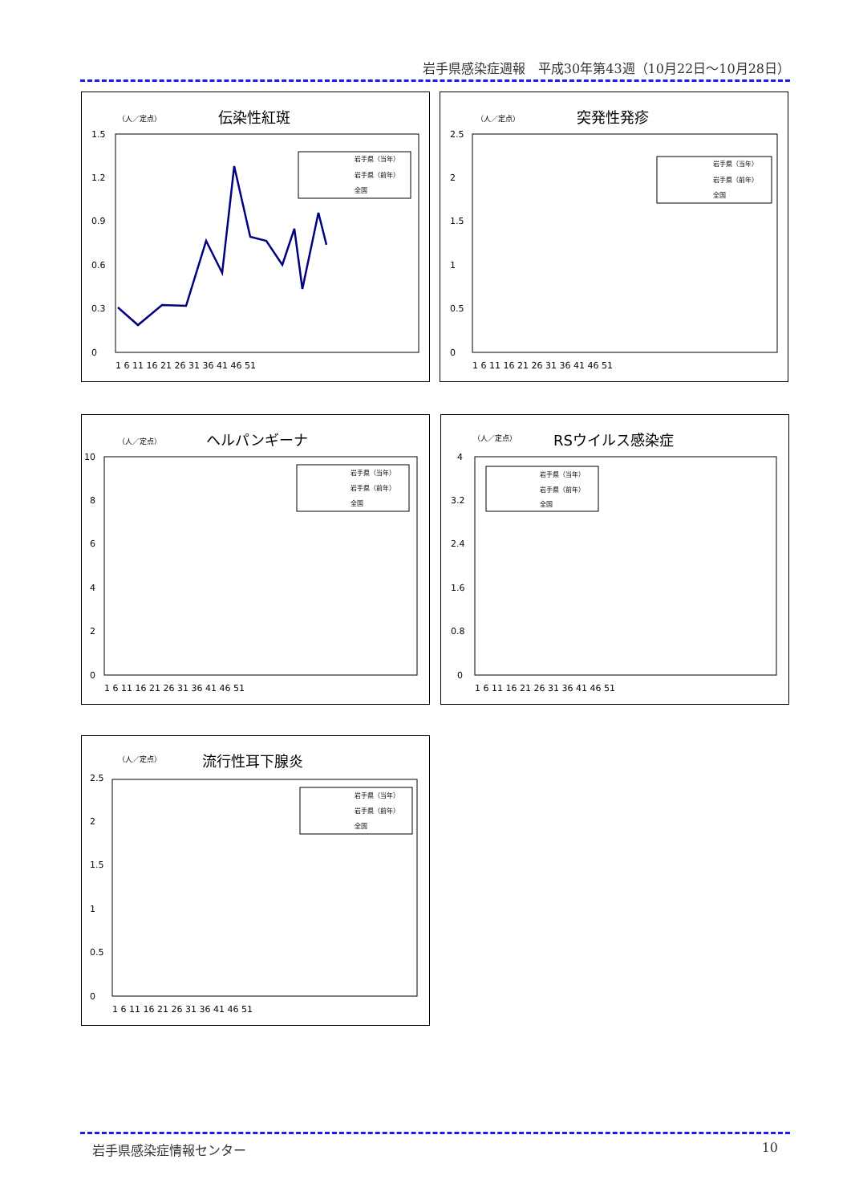岩手県感染症週報　平成30年第43週（10月22日～10月28日）
（人／定点）
伝染性紅斑
0
0.3
0.6
0.9
1.2
1.5
1 6 11 16 21 26 31 36 41 46 51
岩手県（当年）
岩手県（前年）
全国
（人／定点）
突発性発疹
0
0.5
1
1.5
2
2.5
1 6 11 16 21 26 31 36 41 46 51
岩手県（当年）
岩手県（前年）
全国
（人／定点）
ヘルパンギーナ
10
8
6
4
2
0
1 6 11 16 21 26 31 36 41 46 51
岩手県（当年）
岩手県（前年）
全国
（人／定点）
RSウイルス感染症
4
3.2
2.4
1.6
0.8
0
1 6 11 16 21 26 31 36 41 46 51
岩手県（当年）
岩手県（前年）
全国
（人／定点）
流行性耳下腺炎
0
0.5
1
1.5
2
2.5
1 6 11 16 21 26 31 36 41 46 51
岩手県（当年）
岩手県（前年）
全国
岩手県感染症情報センター 10